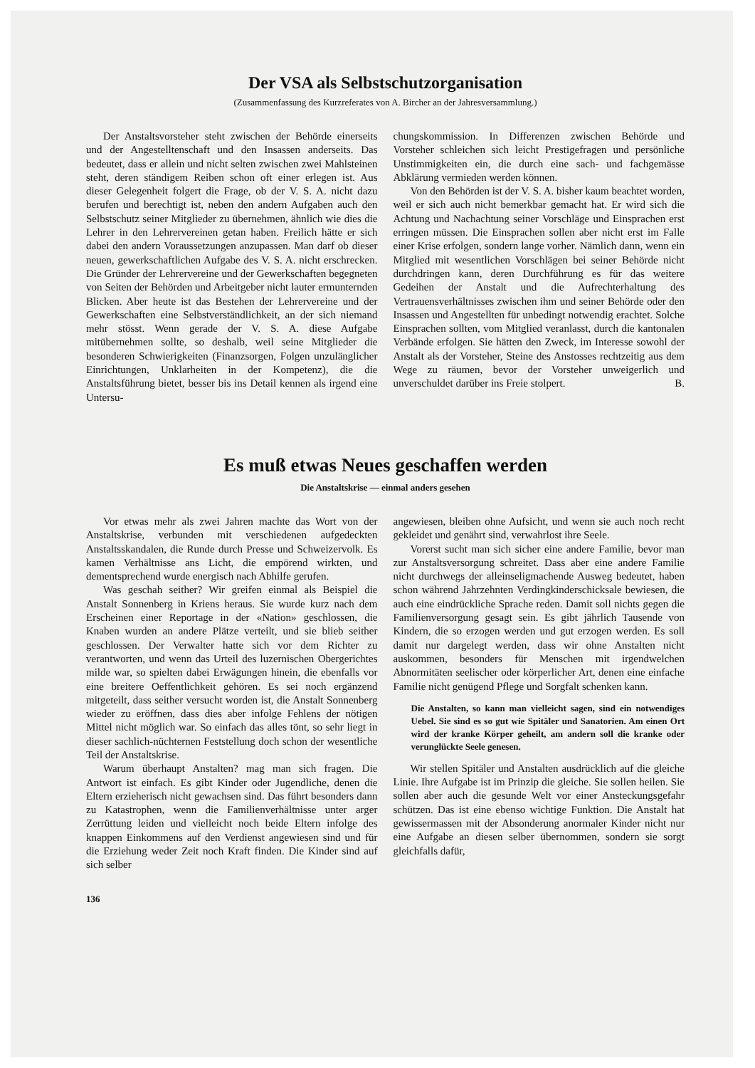Der VSA als Selbstschutzorganisation
(Zusammenfassung des Kurzreferates von A. Bircher an der Jahresversammlung.)
Der Anstaltsvorsteher steht zwischen der Behörde einerseits und der Angestelltenschaft und den Insassen anderseits. Das bedeutet, dass er allein und nicht selten zwischen zwei Mahlsteinen steht, deren ständigem Reiben schon oft einer erlegen ist. Aus dieser Gelegenheit folgert die Frage, ob der V. S. A. nicht dazu berufen und berechtigt ist, neben den andern Aufgaben auch den Selbstschutz seiner Mitglieder zu übernehmen, ähnlich wie dies die Lehrer in den Lehrervereinen getan haben. Freilich hätte er sich dabei den andern Voraussetzungen anzupassen. Man darf ob dieser neuen, gewerkschaftlichen Aufgabe des V. S. A. nicht erschrecken. Die Gründer der Lehrervereine und der Gewerkschaften begegneten von Seiten der Behörden und Arbeitgeber nicht lauter ermunternden Blicken. Aber heute ist das Bestehen der Lehrervereine und der Gewerkschaften eine Selbstverständlichkeit, an der sich niemand mehr stösst. Wenn gerade der V. S. A. diese Aufgabe mitübernehmen sollte, so deshalb, weil seine Mitglieder die besonderen Schwierigkeiten (Finanzsorgen, Folgen unzulänglicher Einrichtungen, Unklarheiten in der Kompetenz), die die Anstaltsführung bietet, besser bis ins Detail kennen als irgend eine Untersu-
chungskommission. In Differenzen zwischen Behörde und Vorsteher schleichen sich leicht Prestigefragen und persönliche Unstimmigkeiten ein, die durch eine sach- und fachgemässe Abklärung vermieden werden können.
Von den Behörden ist der V. S. A. bisher kaum beachtet worden, weil er sich auch nicht bemerkbar gemacht hat. Er wird sich die Achtung und Nachachtung seiner Vorschläge und Einsprachen erst erringen müssen. Die Einsprachen sollen aber nicht erst im Falle einer Krise erfolgen, sondern lange vorher. Nämlich dann, wenn ein Mitglied mit wesentlichen Vorschlägen bei seiner Behörde nicht durchdringen kann, deren Durchführung es für das weitere Gedeihen der Anstalt und die Aufrechterhaltung des Vertrauensverhältnisses zwischen ihm und seiner Behörde oder den Insassen und Angestellten für unbedingt notwendig erachtet. Solche Einsprachen sollten, vom Mitglied veranlasst, durch die kantonalen Verbände erfolgen. Sie hätten den Zweck, im Interesse sowohl der Anstalt als der Vorsteher, Steine des Anstosses rechtzeitig aus dem Wege zu räumen, bevor der Vorsteher unweigerlich und unverschuldet darüber ins Freie stolpert. B.
Es muß etwas Neues geschaffen werden
Die Anstaltskrise — einmal anders gesehen
Vor etwas mehr als zwei Jahren machte das Wort von der Anstaltskrise, verbunden mit verschiedenen aufgedeckten Anstaltsskandalen, die Runde durch Presse und Schweizervolk. Es kamen Verhältnisse ans Licht, die empörend wirkten, und dementsprechend wurde energisch nach Abhilfe gerufen.
Was geschah seither? Wir greifen einmal als Beispiel die Anstalt Sonnenberg in Kriens heraus. Sie wurde kurz nach dem Erscheinen einer Reportage in der «Nation» geschlossen, die Knaben wurden an andere Plätze verteilt, und sie blieb seither geschlossen. Der Verwalter hatte sich vor dem Richter zu verantworten, und wenn das Urteil des luzernischen Obergerichtes milde war, so spielten dabei Erwägungen hinein, die ebenfalls vor eine breitere Oeffentlichkeit gehören. Es sei noch ergänzend mitgeteilt, dass seither versucht worden ist, die Anstalt Sonnenberg wieder zu eröffnen, dass dies aber infolge Fehlens der nötigen Mittel nicht möglich war. So einfach das alles tönt, so sehr liegt in dieser sachlich-nüchternen Feststellung doch schon der wesentliche Teil der Anstaltskrise.
Warum überhaupt Anstalten? mag man sich fragen. Die Antwort ist einfach. Es gibt Kinder oder Jugendliche, denen die Eltern erzieherisch nicht gewachsen sind. Das führt besonders dann zu Katastrophen, wenn die Familienverhältnisse unter arger Zerrüttung leiden und vielleicht noch beide Eltern infolge des knappen Einkommens auf den Verdienst angewiesen sind und für die Erziehung weder Zeit noch Kraft finden. Die Kinder sind auf sich selber
136
angewiesen, bleiben ohne Aufsicht, und wenn sie auch noch recht gekleidet und genährt sind, verwahrlost ihre Seele.
Vorerst sucht man sich sicher eine andere Familie, bevor man zur Anstaltsversorgung schreitet. Dass aber eine andere Familie nicht durchwegs der alleinseligmachende Ausweg bedeutet, haben schon während Jahrzehnten Verdingkinderschicksale bewiesen, die auch eine eindrückliche Sprache reden. Damit soll nichts gegen die Familienversorgung gesagt sein. Es gibt jährlich Tausende von Kindern, die so erzogen werden und gut erzogen werden. Es soll damit nur dargelegt werden, dass wir ohne Anstalten nicht auskommen, besonders für Menschen mit irgendwelchen Abnormitäten seelischer oder körperlicher Art, denen eine einfache Familie nicht genügend Pflege und Sorgfalt schenken kann.
Die Anstalten, so kann man vielleicht sagen, sind ein notwendiges Uebel. Sie sind es so gut wie Spitäler und Sanatorien. Am einen Ort wird der kranke Körper geheilt, am andern soll die kranke oder verunglückte Seele genesen.
Wir stellen Spitäler und Anstalten ausdrücklich auf die gleiche Linie. Ihre Aufgabe ist im Prinzip die gleiche. Sie sollen heilen. Sie sollen aber auch die gesunde Welt vor einer Ansteckungsgefahr schützen. Das ist eine ebenso wichtige Funktion. Die Anstalt hat gewissermassen mit der Absonderung anormaler Kinder nicht nur eine Aufgabe an diesen selber übernommen, sondern sie sorgt gleichfalls dafür,